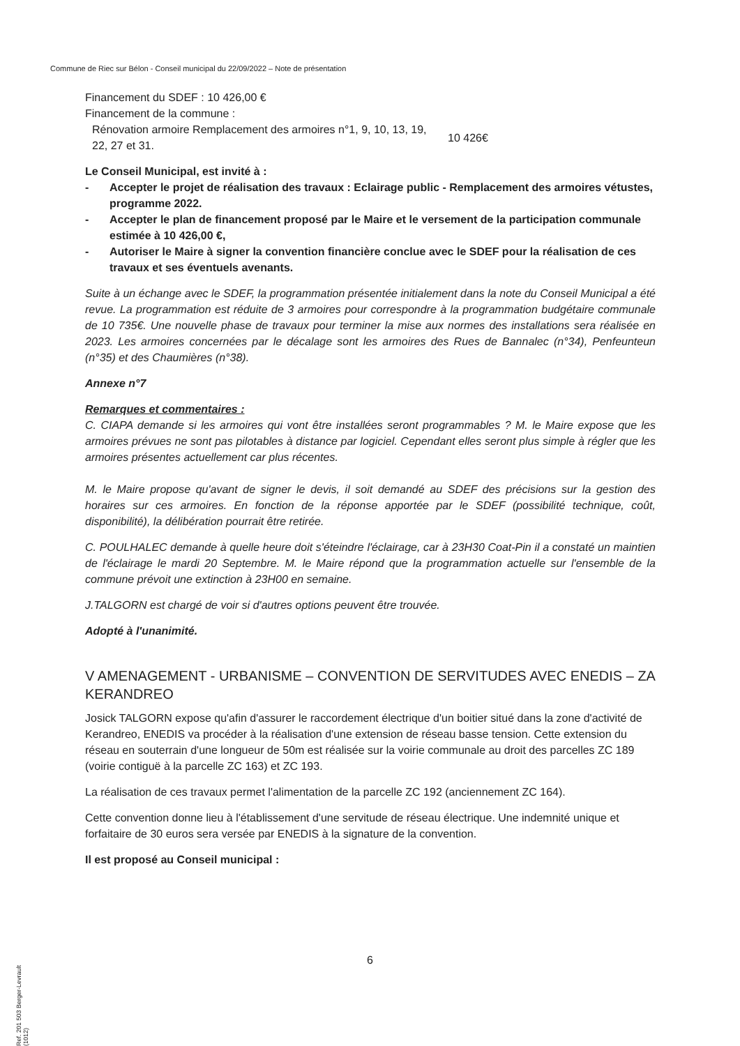Commune de Riec sur Bélon - Conseil municipal du 22/09/2022 – Note de présentation
Financement du SDEF : 10 426,00 €
Financement de la commune :
| Rénovation armoire Remplacement des armoires n°1, 9, 10, 13, 19, 22, 27 et 31. | 10 426€ |
Le Conseil Municipal, est invité à :
- Accepter le projet de réalisation des travaux : Eclairage public - Remplacement des armoires vétustes, programme 2022.
- Accepter le plan de financement proposé par le Maire et le versement de la participation communale estimée à 10 426,00 €,
- Autoriser le Maire à signer la convention financière conclue avec le SDEF pour la réalisation de ces travaux et ses éventuels avenants.
Suite à un échange avec le SDEF, la programmation présentée initialement dans la note du Conseil Municipal a été revue. La programmation est réduite de 3 armoires pour correspondre à la programmation budgétaire communale de 10 735€. Une nouvelle phase de travaux pour terminer la mise aux normes des installations sera réalisée en 2023. Les armoires concernées par le décalage sont les armoires des Rues de Bannalec (n°34), Penfeunteun (n°35) et des Chaumières (n°38).
Annexe n°7
Remarques et commentaires :
C. CIAPA demande si les armoires qui vont être installées seront programmables ? M. le Maire expose que les armoires prévues ne sont pas pilotables à distance par logiciel. Cependant elles seront plus simple à régler que les armoires présentes actuellement car plus récentes.
M. le Maire propose qu'avant de signer le devis, il soit demandé au SDEF des précisions sur la gestion des horaires sur ces armoires. En fonction de la réponse apportée par le SDEF (possibilité technique, coût, disponibilité), la délibération pourrait être retirée.
C. POULHALEC demande à quelle heure doit s'éteindre l'éclairage, car à 23H30 Coat-Pin il a constaté un maintien de l'éclairage le mardi 20 Septembre. M. le Maire répond que la programmation actuelle sur l'ensemble de la commune prévoit une extinction à 23H00 en semaine.
J.TALGORN est chargé de voir si d'autres options peuvent être trouvée.
Adopté à l'unanimité.
V AMENAGEMENT - URBANISME – CONVENTION DE SERVITUDES AVEC ENEDIS – ZA KERANDREO
Josick TALGORN expose qu'afin d'assurer le raccordement électrique d'un boitier situé dans la zone d'activité de Kerandreo, ENEDIS va procéder à la réalisation d'une extension de réseau basse tension. Cette extension du réseau en souterrain d'une longueur de 50m est réalisée sur la voirie communale au droit des parcelles ZC 189 (voirie contiguë à la parcelle ZC 163) et ZC 193.
La réalisation de ces travaux permet l'alimentation de la parcelle ZC 192 (anciennement ZC 164).
Cette convention donne lieu à l'établissement d'une servitude de réseau électrique. Une indemnité unique et forfaitaire de 30 euros sera versée par ENEDIS à la signature de la convention.
Il est proposé au Conseil municipal :
6
Ref. 201 503 Berger-Levrault (1012)